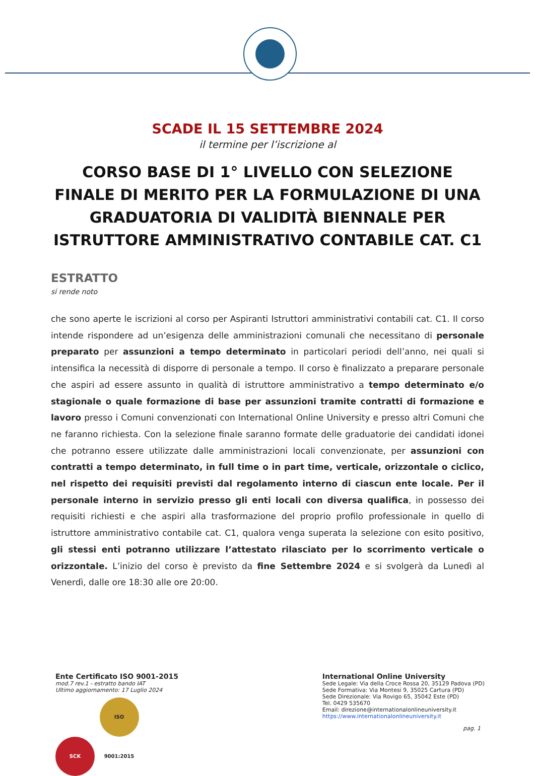SCADE IL 15 SETTEMBRE 2024
il termine per l’iscrizione al
CORSO BASE DI 1° LIVELLO CON SELEZIONE FINALE DI MERITO PER LA FORMULAZIONE DI UNA GRADUATORIA DI VALIDITÀ BIENNALE PER ISTRUTTORE AMMINISTRATIVO CONTABILE CAT. C1
ESTRATTO
si rende noto
che sono aperte le iscrizioni al corso per Aspiranti Istruttori amministrativi contabili cat. C1. Il corso intende rispondere ad un’esigenza delle amministrazioni comunali che necessitano di personale preparato per assunzioni a tempo determinato in particolari periodi dell’anno, nei quali si intensifica la necessità di disporre di personale a tempo. Il corso è finalizzato a preparare personale che aspiri ad essere assunto in qualità di istruttore amministrativo a tempo determinato e/o stagionale o quale formazione di base per assunzioni tramite contratti di formazione e lavoro presso i Comuni convenzionati con International Online University e presso altri Comuni che ne faranno richiesta. Con la selezione finale saranno formate delle graduatorie dei candidati idonei che potranno essere utilizzate dalle amministrazioni locali convenzionate, per assunzioni con contratti a tempo determinato, in full time o in part time, verticale, orizzontale o ciclico, nel rispetto dei requisiti previsti dal regolamento interno di ciascun ente locale. Per il personale interno in servizio presso gli enti locali con diversa qualifica, in possesso dei requisiti richiesti e che aspiri alla trasformazione del proprio profilo professionale in quello di istruttore amministrativo contabile cat. C1, qualora venga superata la selezione con esito positivo, gli stessi enti potranno utilizzare l’attestato rilasciato per lo scorrimento verticale o orizzontale. L’inizio del corso è previsto da fine Settembre 2024 e si svolgerà da Lunedì al Venerdì, dalle ore 18:30 alle ore 20:00.
Ente Certificato ISO 9001-2015
mod.7 rev.1 - estratto bando IAT
Ultimo aggiornamento: 17 Luglio 2024
SCK ISO 9001:2015
International Online University
Sede Legale: Via della Croce Rossa 20, 35129 Padova (PD)
Sede Formativa: Via Montesi 9, 35025 Cartura (PD)
Sede Direzionale: Via Rovigo 65, 35042 Este (PD)
Tel. 0429 535670
Email: direzione@internationalonlineuniversity.it
https://www.internationalonlineuniversity.it
pag. 1